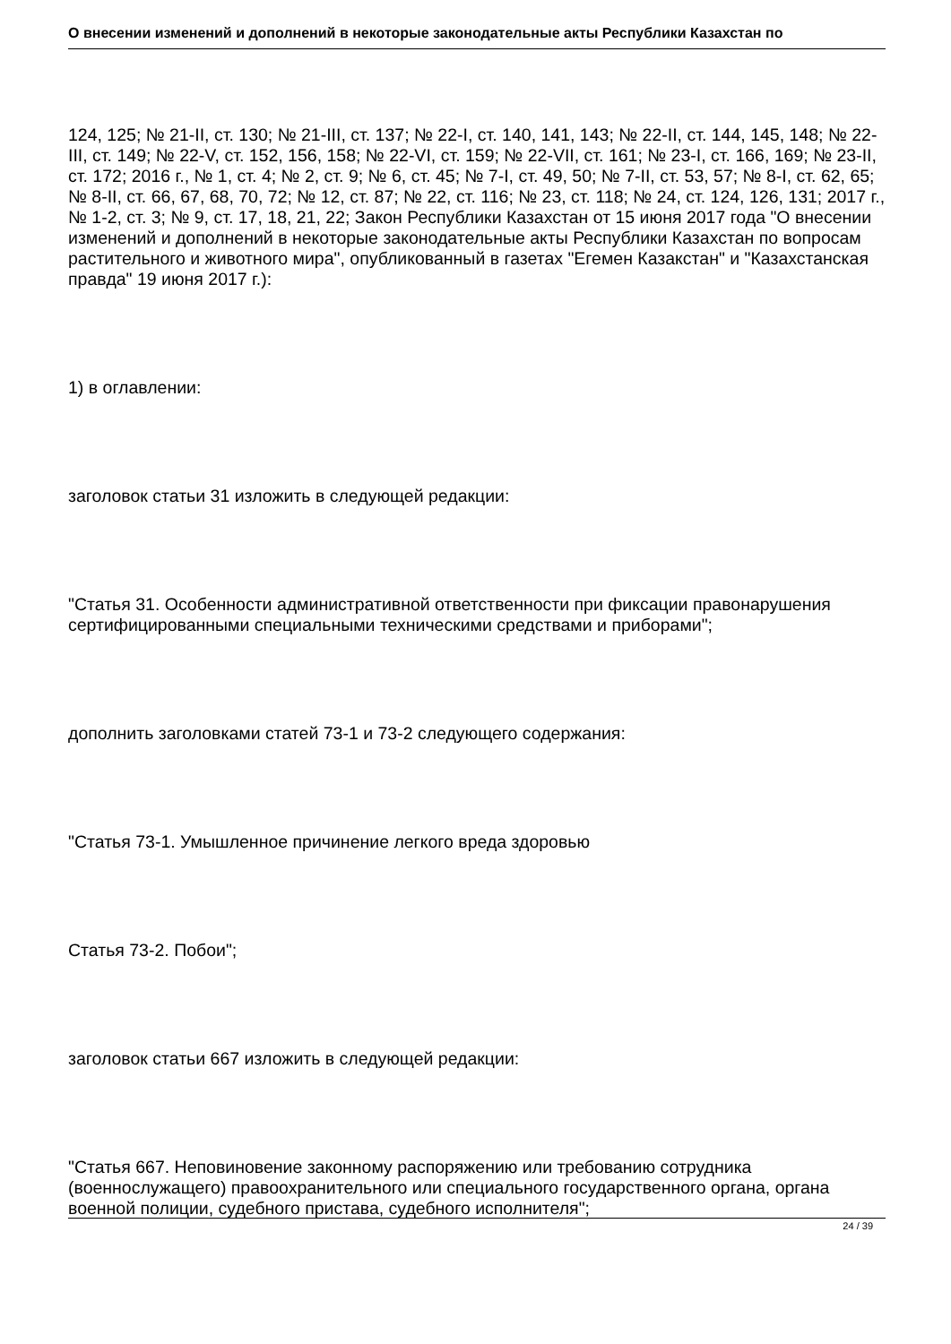О внесении изменений и дополнений в некоторые законодательные акты Республики Казахстан по
124, 125; № 21-II, ст. 130; № 21-III, ст. 137; № 22-I, ст. 140, 141, 143; № 22-II, ст. 144, 145, 148; № 22-III, ст. 149; № 22-V, ст. 152, 156, 158; № 22-VI, ст. 159; № 22-VII, ст. 161; № 23-I, ст. 166, 169; № 23-II, ст. 172; 2016 г., № 1, ст. 4; № 2, ст. 9; № 6, ст. 45; № 7-I, ст. 49, 50; № 7-II, ст. 53, 57; № 8-I, ст. 62, 65; № 8-II, ст. 66, 67, 68, 70, 72; № 12, ст. 87; № 22, ст. 116; № 23, ст. 118; № 24, ст. 124, 126, 131; 2017 г., № 1-2, ст. 3; № 9, ст. 17, 18, 21, 22; Закон Республики Казахстан от 15 июня 2017 года "О внесении изменений и дополнений в некоторые законодательные акты Республики Казахстан по вопросам растительного и животного мира", опубликованный в газетах "Егемен Казакстан" и "Казахстанская правда" 19 июня 2017 г.):
1) в оглавлении:
заголовок статьи 31 изложить в следующей редакции:
"Статья 31. Особенности административной ответственности при фиксации правонарушения сертифицированными специальными техническими средствами и приборами";
дополнить заголовками статей 73-1 и 73-2 следующего содержания:
"Статья 73-1. Умышленное причинение легкого вреда здоровью
Статья 73-2. Побои";
заголовок статьи 667 изложить в следующей редакции:
"Статья 667. Неповиновение законному распоряжению или требованию сотрудника (военнослужащего) правоохранительного или специального государственного органа, органа военной полиции, судебного пристава, судебного исполнителя";
24 / 39